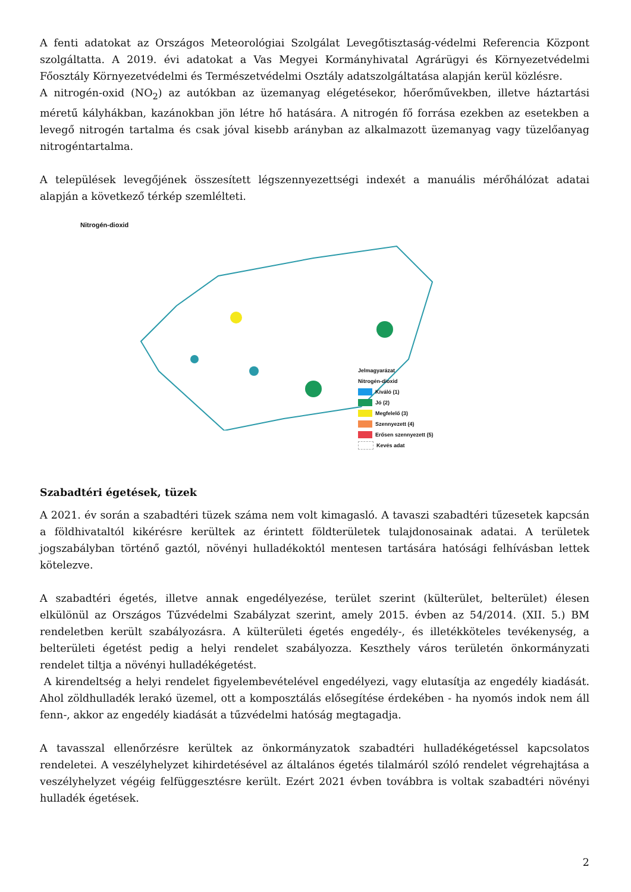A fenti adatokat az Országos Meteorológiai Szolgálat Levegőtisztaság-védelmi Referencia Központ szolgáltatta. A 2019. évi adatokat a Vas Megyei Kormányhivatal Agrárügyi és Környezetvédelmi Főosztály Környezetvédelmi és Természetvédelmi Osztály adatszolgáltatása alapján kerül közlésre.
A nitrogén-oxid (NO<sub>2</sub>) az autókban az üzemanyag elégetésekor, hőerőművekben, illetve háztartási méretű kályhákban, kazánokban jön létre hő hatására. A nitrogén fő forrása ezekben az esetekben a levegő nitrogén tartalma és csak jóval kisebb arányban az alkalmazott üzemanyag vagy tüzelőanyag nitrogéntartalma.
A települések levegőjének összesített légszennyezettségi indexét a manuális mérőhálózat adatai alapján a következő térkép szemlélteti.
Nitrogén-dioxid
Jelmagyarázat
Nitrogén-dioxid
Kiváló (1)
Jó (2)
Megfelelő (3)
Szennyezett (4)
Erősen szennyezett (5)
Kevés adat
Szabadtéri égetések, tüzek
A 2021. év során a szabadtéri tüzek száma nem volt kimagasló. A tavaszi szabadtéri tűzesetek kapcsán a földhivataltól kikérésre kerültek az érintett földterületek tulajdonosainak adatai. A területek jogszabályban történő gaztól, növényi hulladékoktól mentesen tartására hatósági felhívásban lettek kötelezve.
A szabadtéri égetés, illetve annak engedélyezése, terület szerint (külterület, belterület) élesen elkülönül az Országos Tűzvédelmi Szabályzat szerint, amely 2015. évben az 54/2014. (XII. 5.) BM rendeletben került szabályozásra. A külterületi égetés engedély-, és illetékköteles tevékenység, a belterületi égetést pedig a helyi rendelet szabályozza. Keszthely város területén önkormányzati rendelet tiltja a növényi hulladékégetést.
A kirendeltség a helyi rendelet figyelembevételével engedélyezi, vagy elutasítja az engedély kiadását. Ahol zöldhulladék lerakó üzemel, ott a komposztálás elősegítése érdekében - ha nyomós indok nem áll fenn-, akkor az engedély kiadását a tűzvédelmi hatóság megtagadja.
A tavasszal ellenőrzésre kerültek az önkormányzatok szabadtéri hulladékégetéssel kapcsolatos rendeletei. A veszélyhelyzet kihirdetésével az általános égetés tilalmáról szóló rendelet végrehajtása a veszélyhelyzet végéig felfüggesztésre került. Ezért 2021 évben továbbra is voltak szabadtéri növényi hulladék égetések.
2